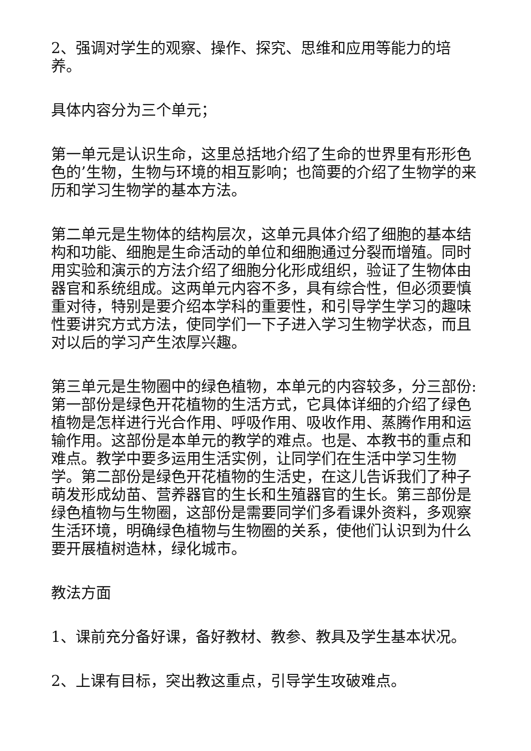2、强调对学生的观察、操作、探究、思维和应用等能力的培养。
具体内容分为三个单元；
第一单元是认识生命，这里总括地介绍了生命的世界里有形形色色的’生物，生物与环境的相互影响；也简要的介绍了生物学的来历和学习生物学的基本方法。
第二单元是生物体的结构层次，这单元具体介绍了细胞的基本结构和功能、细胞是生命活动的单位和细胞通过分裂而增殖。同时用实验和演示的方法介绍了细胞分化形成组织，验证了生物体由器官和系统组成。这两单元内容不多，具有综合性，但必须要慎重对待，特别是要介绍本学科的重要性，和引导学生学习的趣味性要讲究方式方法，使同学们一下子进入学习生物学状态，而且对以后的学习产生浓厚兴趣。
第三单元是生物圈中的绿色植物，本单元的内容较多，分三部份:第一部份是绿色开花植物的生活方式，它具体详细的介绍了绿色植物是怎样进行光合作用、呼吸作用、吸收作用、蒸腾作用和运输作用。这部份是本单元的教学的难点。也是、本教书的重点和难点。教学中要多运用生活实例，让同学们在生活中学习生物学。第二部份是绿色开花植物的生活史，在这儿告诉我们了种子萌发形成幼苗、营养器官的生长和生殖器官的生长。第三部份是绿色植物与生物圈，这部份是需要同学们多看课外资料，多观察生活环境，明确绿色植物与生物圈的关系，使他们认识到为什么要开展植树造林，绿化城市。
教法方面
1、课前充分备好课，备好教材、教参、教具及学生基本状况。
2、上课有目标，突出教这重点，引导学生攻破难点。